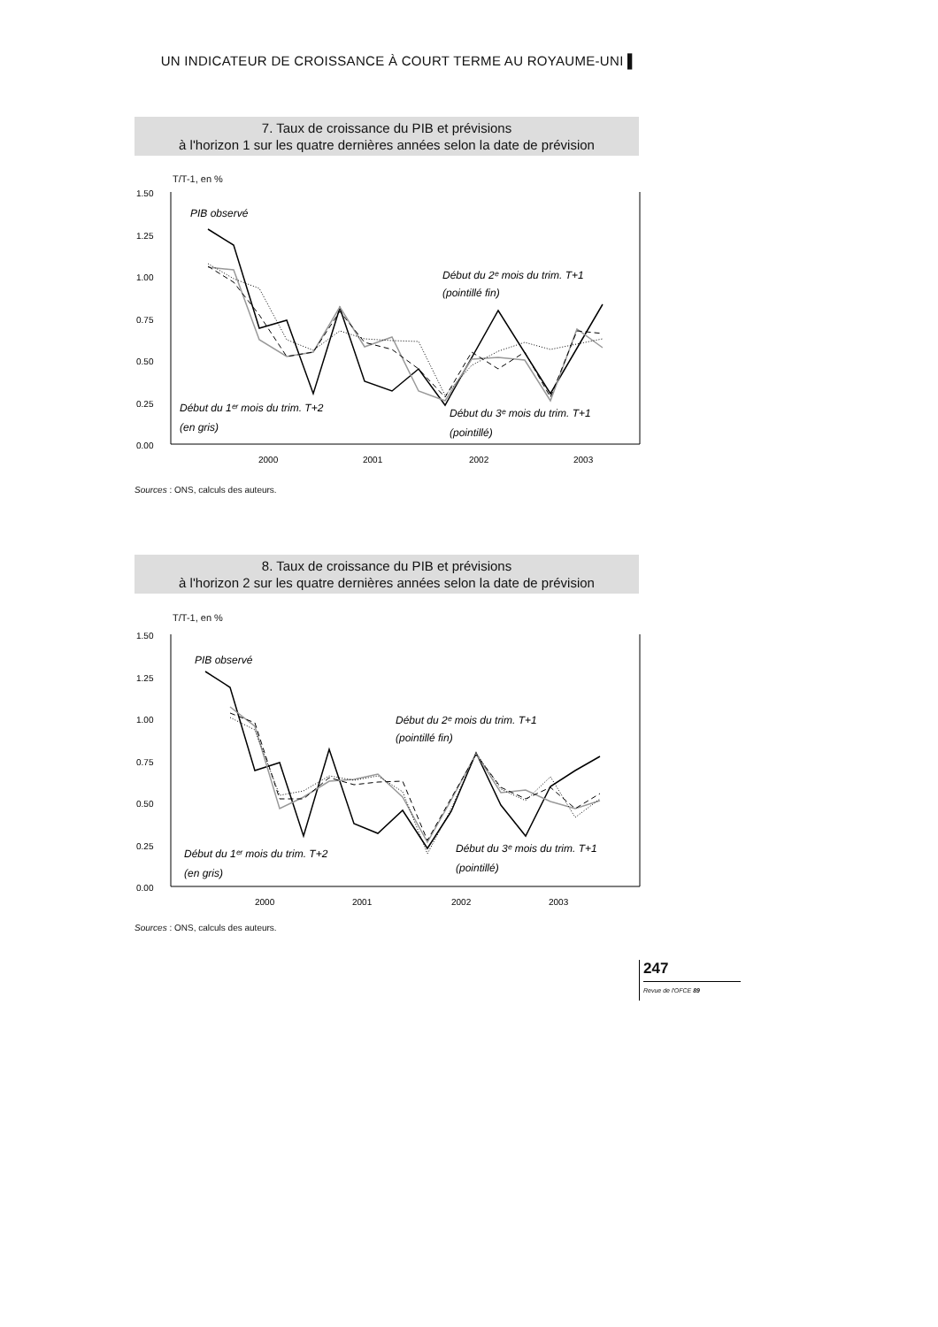UN INDICATEUR DE CROISSANCE À COURT TERME AU ROYAUME-UNI ▌
7. Taux de croissance du PIB et prévisions
à l'horizon 1 sur les quatre dernières années selon la date de prévision
T/T-1, en %
1.50
1.25
1.00
0.75
0.50
0.25
0.00
2000
2001
2002
2003
PIB observé
Début du 2ᵉ mois du trim. T+1
(pointillé fin)
Début du 1ᵉʳ mois du trim. T+2
(en gris)
Début du 3ᵉ mois du trim. T+1
(pointillé)
Sources : ONS, calculs des auteurs.
8. Taux de croissance du PIB et prévisions
à l'horizon 2 sur les quatre dernières années selon la date de prévision
T/T-1, en %
1.50
1.25
1.00
0.75
0.50
0.25
0.00
2000
2001
2002
2003
PIB observé
Début du 2ᵉ mois du trim. T+1
(pointillé fin)
Début du 1ᵉʳ mois du trim. T+2
(en gris)
Début du 3ᵉ mois du trim. T+1
(pointillé)
Sources : ONS, calculs des auteurs.
247
Revue de l'OFCE 89